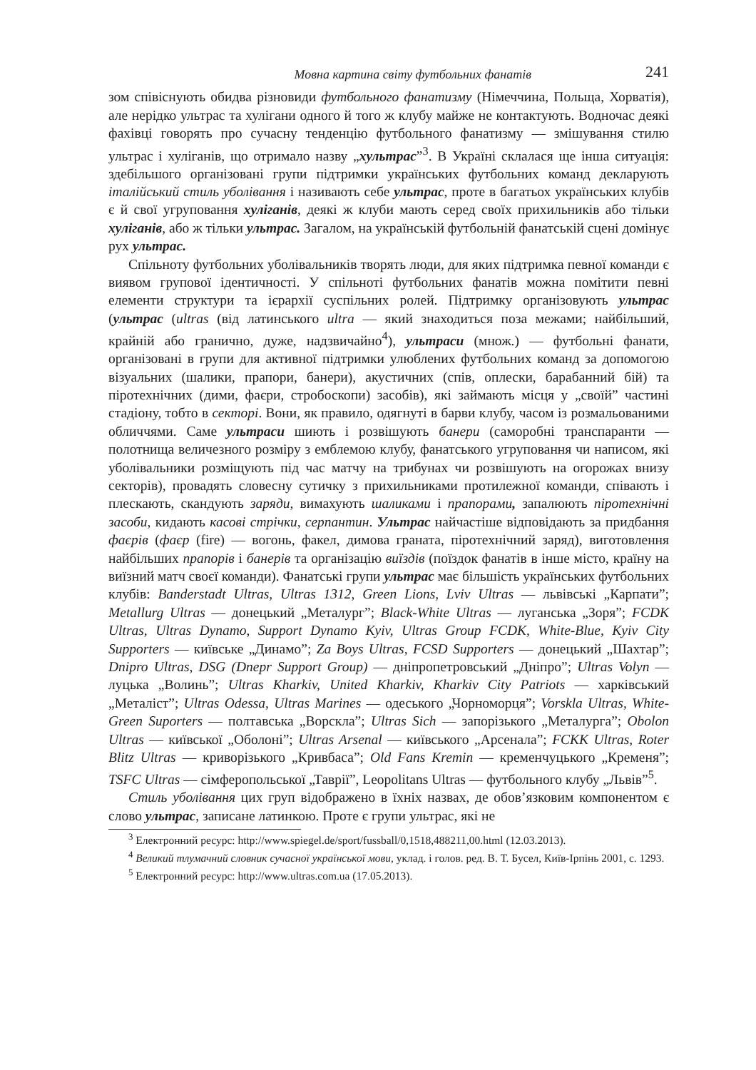Мовна картина світу футбольних фанатів 241
зом співіснують обидва різновиди футбольного фанатизму (Німеччина, Польща, Хорватія), але нерідко ультрас та хулігани одного й того ж клубу майже не контактують. Водночас деякі фахівці говорять про сучасну тенденцію футбольного фанатизму — змішування стилю ультрас і хуліганів, що отримало назву „хультрас”<sup>3</sup>. В Україні склалася ще інша ситуація: здебільшого організовані групи підтримки українських футбольних команд декларують італійський стиль уболівання і називають себе ультрас, проте в багатьох українських клубів є й свої угруповання хуліганів, деякі ж клуби мають серед своїх прихильників або тільки хуліганів, або ж тільки ультрас. Загалом, на українській футбольній фанатській сцені домінує рух ультрас.
Спільноту футбольних уболівальників творять люди, для яких підтримка певної команди є виявом групової ідентичності. У спільноті футбольних фанатів можна помітити певні елементи структури та ієрархії суспільних ролей. Підтримку організовують ультрас (ультрас (ultras (від латинського ultra — який знаходиться поза межами; найбільший, крайній або гранично, дуже, надзвичайно<sup>4</sup>), ультраси (множ.) — футбольні фанати, організовані в групи для активної підтримки улюблених футбольних команд за допомогою візуальних (шалики, прапори, банери), акустичних (спів, оплески, барабанний бій) та піротехнічних (дими, фаєри, стробоскопи) засобів), які займають місця у „своїй” частині стадіону, тобто в секторі. Вони, як правило, одягнуті в барви клубу, часом із розмальованими обличчями. Саме ультраси шиють і розвішують банери (саморобні транспаранти — полотнища величезного розміру з емблемою клубу, фанатського угруповання чи написом, які уболівальники розміщують під час матчу на трибунах чи розвішують на огорожах внизу секторів), провадять словесну сутичку з прихильниками протилежної команди, співають і плескають, скандують заряди, вимахують шаликами і прапорами, запалюють піротехнічні засоби, кидають касові стрічки, серпантин. Ультрас найчастіше відповідають за придбання фаєрів (фаєр (fire) — вогонь, факел, димова граната, піротехнічний заряд), виготовлення найбільших прапорів і банерів та організацію виїздів (поїздок фанатів в інше місто, країну на виїзний матч своєї команди). Фанатські групи ультрас має більшість українських футбольних клубів: Banderstadt Ultras, Ultras 1312, Green Lions, Lviv Ultras — львівські „Карпати”; Metallurg Ultras — донецький „Металург”; Black-White Ultras — луганська „Зоря”; FCDK Ultras, Ultras Dynamo, Support Dynamo Kyiv, Ultras Group FCDK, White-Blue, Kyiv City Supporters — київське „Динамо”; Za Boys Ultras, FCSD Supporters — донецький „Шахтар”; Dnipro Ultras, DSG (Dnepr Support Group) — дніпропетровський „Дніпро”; Ultras Volyn — луцька „Волинь”; Ultras Kharkiv, United Kharkiv, Kharkiv City Patriots — харківський „Металіст”; Ultras Odessa, Ultras Marines — одеського „Чорноморця”; Vorskla Ultras, White-Green Suporters — полтавська „Ворскла”; Ultras Sich — запорізького „Металурга”; Obolon Ultras — київської „Оболоні”; Ultras Arsenal — київського „Арсенала”; FCKK Ultras, Roter Blitz Ultras — криворізького „Кривбаса”; Old Fans Kremin — кременчуцького „Кременя”; TSFC Ultras — сімферопольської „Таврії”, Leopolitans Ultras — футбольного клубу „Львів”<sup>5</sup>.
Стиль уболівання цих груп відображено в їхніх назвах, де обов’язковим компонентом є слово ультрас, записане латинкою. Проте є групи ультрас, які не
<sup>3</sup> Електронний ресурс: http://www.spiegel.de/sport/fussball/0,1518,488211,00.html (12.03.2013).
<sup>4</sup> Великий тлумачний словник сучасної української мови, уклад. і голов. ред. В. Т. Бусел, Київ-Ірпінь 2001, с. 1293.
<sup>5</sup> Електронний ресурс: http://www.ultras.com.ua (17.05.2013).